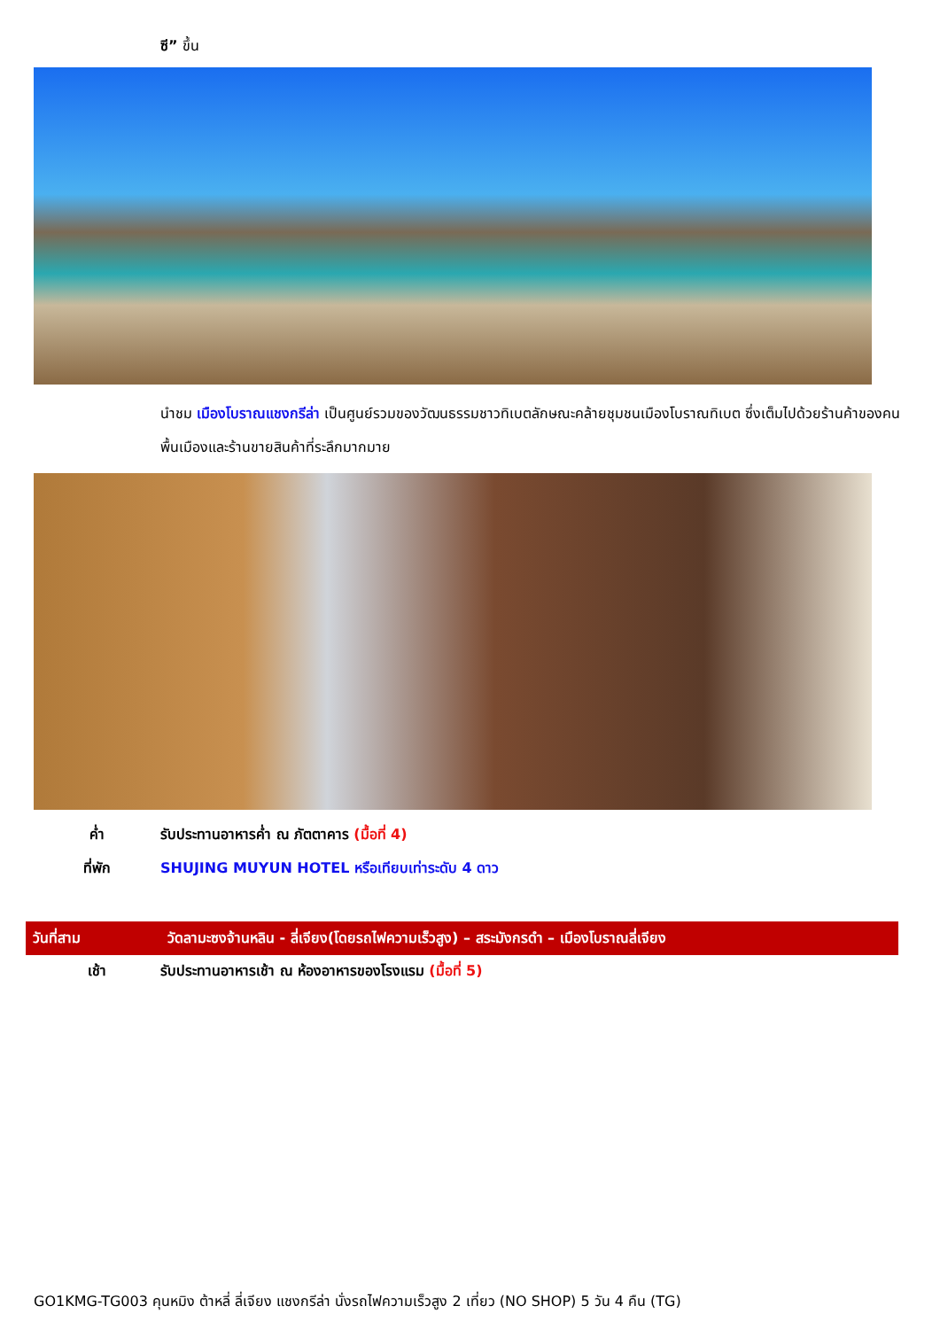ซี” ขึ้น
นำชม เมืองโบราณแชงกรีล่า เป็นศูนย์รวมของวัฒนธรรมชาวทิเบตลักษณะคล้ายชุมชนเมืองโบราณทิเบต ซึ่งเต็มไปด้วยร้านค้าของคนพื้นเมืองและร้านขายสินค้าที่ระลึกมากมาย
ค่ำ รับประทานอาหารค่ำ ณ ภัตตาคาร (มื้อที่ 4)
ที่พัก SHUJING MUYUN HOTEL หรือเทียบเท่าระดับ 4 ดาว
วันที่สาม
วัดลามะซงจ้านหลิน - ลี่เจียง(โดยรถไฟความเร็วสูง) – สระมังกรดำ – เมืองโบราณลี่เจียง
เช้า รับประทานอาหารเช้า ณ ห้องอาหารของโรงแรม (มื้อที่ 5)
GO1KMG-TG003 คุนหมิง ต้าหลี่ ลี่เจียง แชงกรีล่า นั่งรถไฟความเร็วสูง 2 เที่ยว (NO SHOP) 5 วัน 4 คืน (TG)